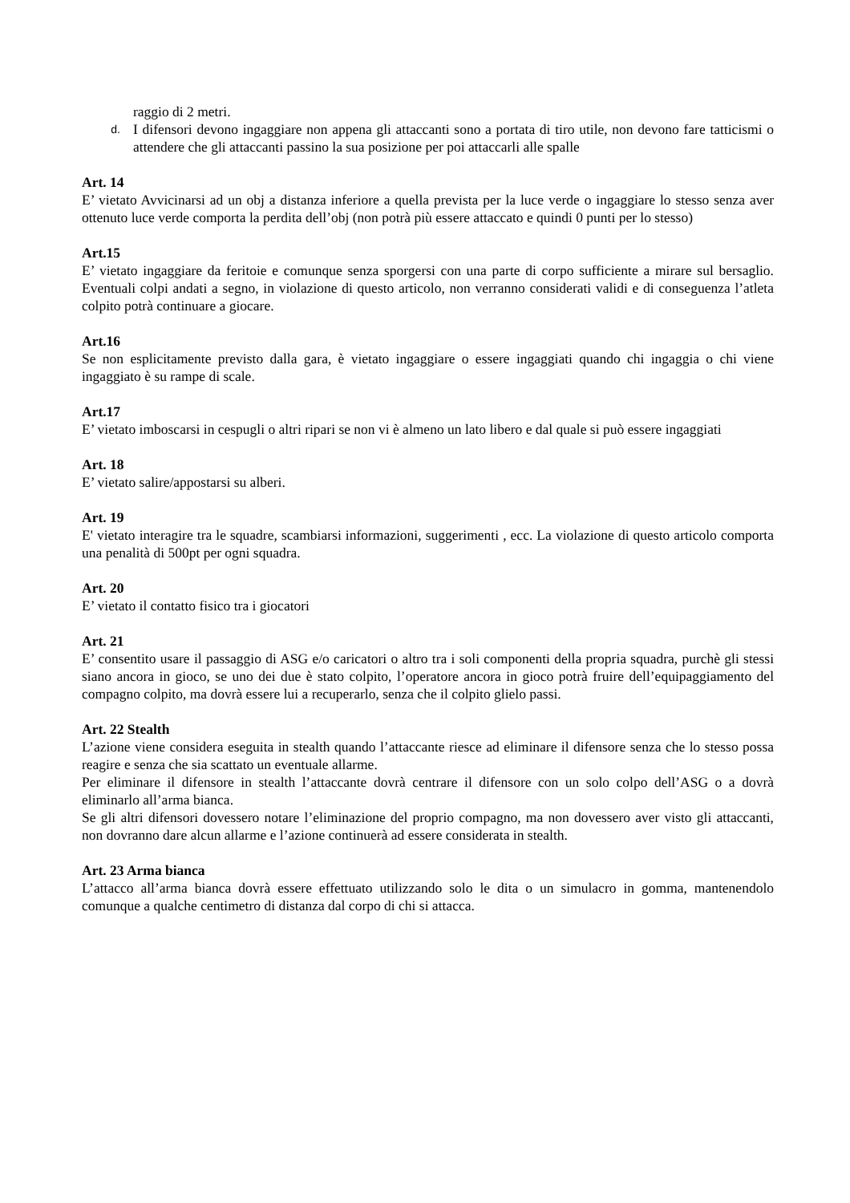raggio di 2 metri.
d.
I difensori devono ingaggiare non appena gli attaccanti sono a portata di tiro utile, non devono fare tatticismi o attendere che gli attaccanti passino la sua posizione per poi attaccarli alle spalle
Art. 14
E’ vietato Avvicinarsi ad un obj a distanza inferiore a quella prevista per la luce verde o ingaggiare lo stesso senza aver ottenuto luce verde comporta la perdita dell’obj (non potrà più essere attaccato e quindi 0 punti per lo stesso)
Art.15
E’ vietato ingaggiare da feritoie e comunque senza sporgersi con una parte di corpo sufficiente a mirare sul bersaglio. Eventuali colpi andati a segno, in violazione di questo articolo, non verranno considerati validi e di conseguenza l’atleta colpito potrà continuare a giocare.
Art.16
Se non esplicitamente previsto dalla gara, è vietato ingaggiare o essere ingaggiati quando chi ingaggia o chi viene ingaggiato è su rampe di scale.
Art.17
E’ vietato imboscarsi in cespugli o altri ripari se non vi è almeno un lato libero e dal quale si può essere ingaggiati
Art. 18
E’ vietato salire/appostarsi su alberi.
Art. 19
E' vietato interagire tra le squadre, scambiarsi informazioni, suggerimenti , ecc. La violazione di questo articolo comporta una penalità di 500pt per ogni squadra.
Art. 20
E’ vietato il contatto fisico tra i giocatori
Art. 21
E’ consentito usare il passaggio di ASG e/o caricatori o altro tra i soli componenti della propria squadra, purchè gli stessi siano ancora in gioco, se uno dei due è stato colpito, l’operatore ancora in gioco potrà fruire dell’equipaggiamento del compagno colpito, ma dovrà essere lui a recuperarlo, senza che il colpito glielo passi.
Art. 22 Stealth
L’azione viene considera eseguita in stealth quando l’attaccante riesce ad eliminare il difensore senza che lo stesso possa reagire e senza che sia scattato un eventuale allarme.
Per eliminare il difensore in stealth l’attaccante dovrà centrare il difensore con un solo colpo dell’ASG o a dovrà eliminarlo all’arma bianca.
Se gli altri difensori dovessero notare l’eliminazione del proprio compagno, ma non dovessero aver visto gli attaccanti, non dovranno dare alcun allarme e l’azione continuerà ad essere considerata in stealth.
Art. 23 Arma bianca
L’attacco all’arma bianca dovrà essere effettuato utilizzando solo le dita o un simulacro in gomma, mantenendolo comunque a qualche centimetro di distanza dal corpo di chi si attacca.